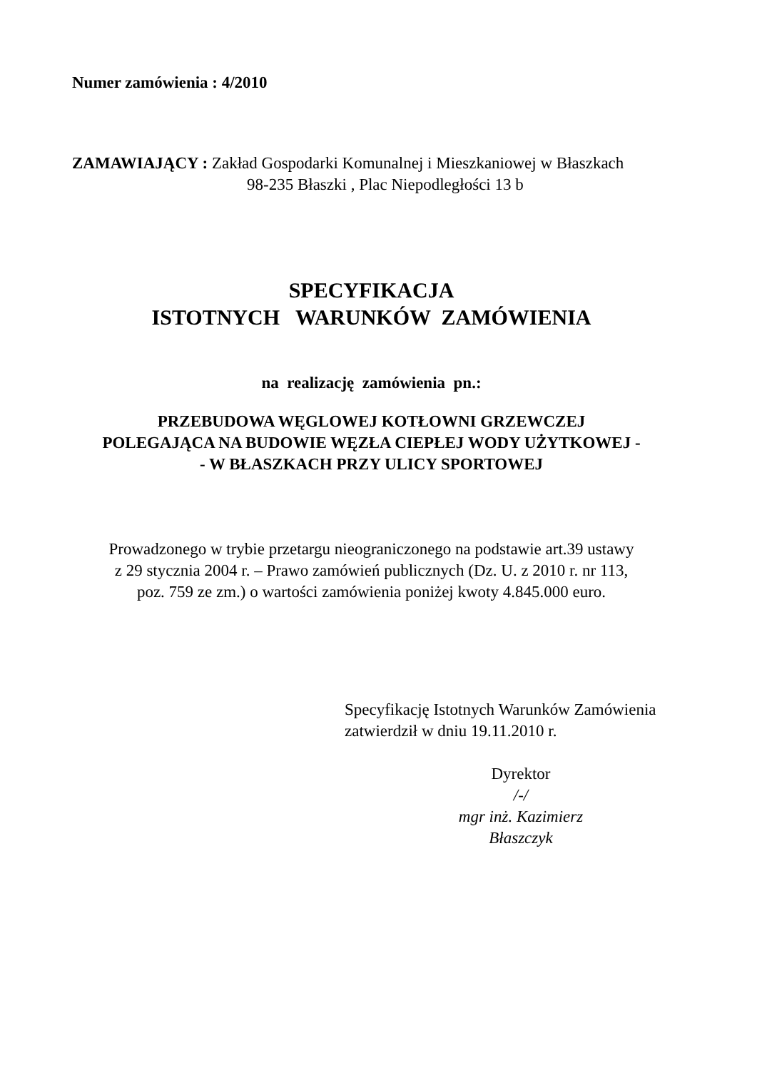Numer zamówienia : 4/2010
ZAMAWIAJĄCY : Zakład Gospodarki Komunalnej i Mieszkaniowej w Błaszkach
98-235 Błaszki , Plac Niepodległości 13 b
SPECYFIKACJA
ISTOTNYCH WARUNKÓW ZAMÓWIENIA
na realizację zamówienia pn.:
PRZEBUDOWA WĘGLOWEJ KOTŁOWNI GRZEWCZEJ
POLEGAJĄCA NA BUDOWIE WĘZŁA CIEPŁEJ WODY UŻYTKOWEJ -
- W BŁASZKACH PRZY ULICY SPORTOWEJ
Prowadzonego w trybie przetargu nieograniczonego na podstawie art.39 ustawy
z 29 stycznia 2004 r. – Prawo zamówień publicznych (Dz. U. z 2010 r. nr 113,
poz. 759 ze zm.) o wartości zamówienia poniżej kwoty 4.845.000 euro.
Specyfikację Istotnych Warunków Zamówienia
zatwierdził w dniu 19.11.2010 r.
Dyrektor
/-/
mgr inż. Kazimierz Błaszczyk